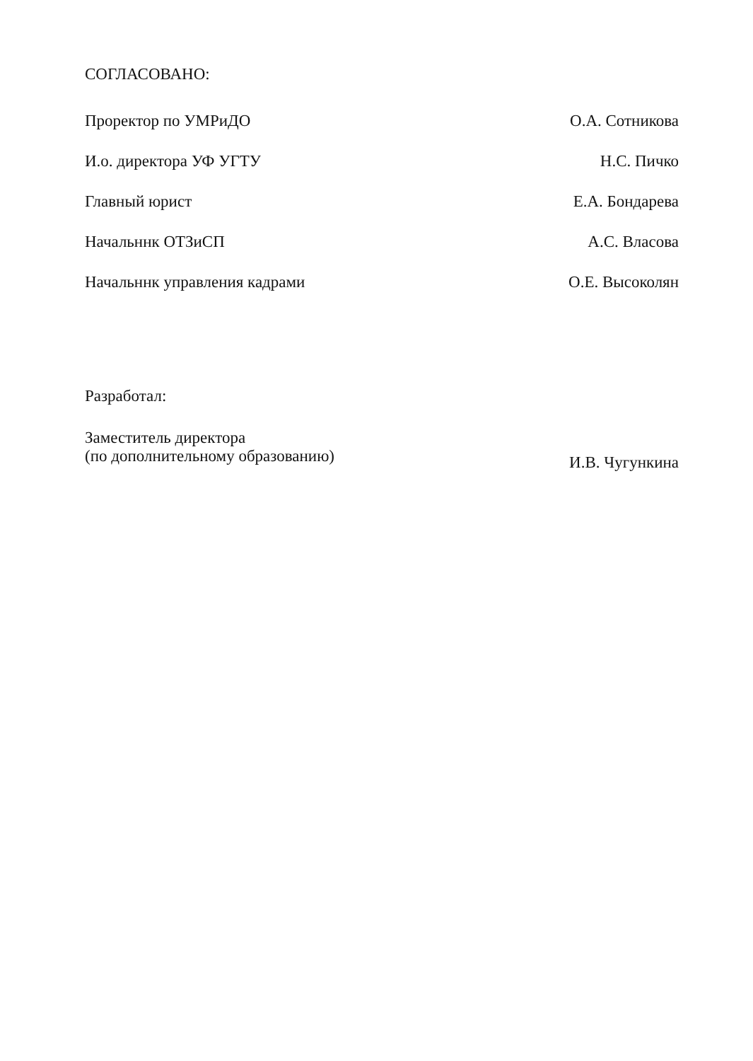СОГЛАСОВАНО:
Проректор по УМРиДО О.А. Сотникова
И.о. директора УФ УГТУ Н.С. Пичко
Главный юрист Е.А. Бондарева
Начальннк ОТЗиСП А.С. Власова
Начальннк управления кадрами О.Е. Высоколян
Разработал:
Заместитель директора
(по дополнительному образованию) И.В. Чугункина